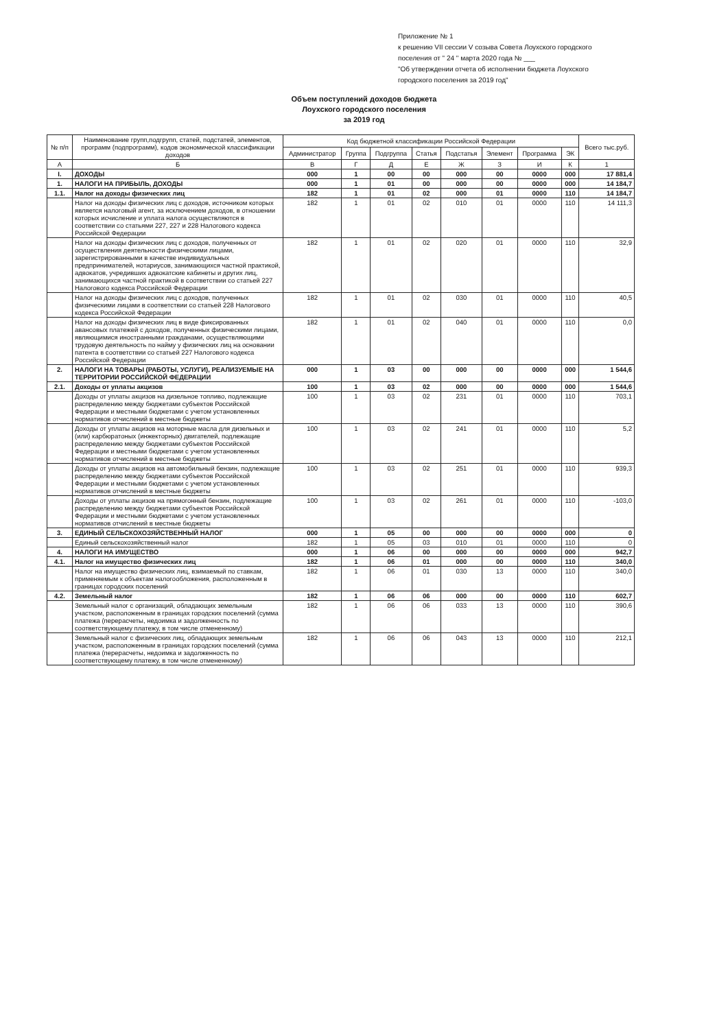Приложение № 1
к решению VII сессии V созыва Совета Лоухского городского
поселения от " 24 " марта 2020 года № ___
"Об утверждении отчета об исполнении бюджета Лоухского
городского поселения за 2019 год"
Объем поступлений доходов бюджета
Лоухского городского поселения
за 2019 год
| № п/п | Наименование групп,подгрупп, статей, подстатей, элементов, программ (подпрограмм), кодов экономической классификации доходов | Код бюджетной классификации Российской Федерации | | | | | | | | Всего тыс.руб. |
| --- | --- | --- | --- | --- | --- | --- | --- | --- | --- | --- |
| | | Администратор | Группа | Подгруппа | Статья | Подстатья | Элемент | Программа | ЭК | |
| А | Б | В | Г | Д | Е | Ж | З | И | К | 1 |
| I. | ДОХОДЫ | 000 | 1 | 00 | 00 | 000 | 00 | 0000 | 000 | 17 881,4 |
| 1. | НАЛОГИ НА ПРИБЫЛЬ, ДОХОДЫ | 000 | 1 | 01 | 00 | 000 | 00 | 0000 | 000 | 14 184,7 |
| 1.1. | Налог на доходы физических лиц | 182 | 1 | 01 | 02 | 000 | 01 | 0000 | 110 | 14 184,7 |
| | Налог на доходы физических лиц с доходов, источником которых является налоговый агент, за исключением доходов, в отношении которых исчисление и уплата налога осуществляются в соответствии со статьями 227, 227 и 228 Налогового кодекса Российской Федерации | 182 | 1 | 01 | 02 | 010 | 01 | 0000 | 110 | 14 111,3 |
| | Налог на доходы физических лиц с доходов, полученных от осуществления деятельности физическими лицами, зарегистрированными в качестве индивидуальных предпринимателей, нотариусов, занимающихся частной практикой, адвокатов, учредивших адвокатские кабинеты и других лиц, занимающихся частной практикой в соответствии со статьей 227 Налогового кодекса Российской Федерации | 182 | 1 | 01 | 02 | 020 | 01 | 0000 | 110 | 32,9 |
| | Налог на доходы физических лиц с доходов, полученных физическими лицами в соответствии со статьей 228 Налогового кодекса Российской Федерации | 182 | 1 | 01 | 02 | 030 | 01 | 0000 | 110 | 40,5 |
| | Налог на доходы физических лиц в виде фиксированных авансовых платежей с доходов, полученных физическими лицами, являющимися иностранными гражданами, осуществляющими трудовую деятельность по найму у физических лиц на основании патента в соответствии со статьей 227 Налогового кодекса Российской Федерации | 182 | 1 | 01 | 02 | 040 | 01 | 0000 | 110 | 0,0 |
| 2. | НАЛОГИ НА ТОВАРЫ (РАБОТЫ, УСЛУГИ), РЕАЛИЗУЕМЫЕ НА ТЕРРИТОРИИ РОССИЙСКОЙ ФЕДЕРАЦИИ | 000 | 1 | 03 | 00 | 000 | 00 | 0000 | 000 | 1 544,6 |
| 2.1. | Доходы от уплаты акцизов | 100 | 1 | 03 | 02 | 000 | 00 | 0000 | 000 | 1 544,6 |
| | Доходы от уплаты акцизов на дизельное топливо, подлежащие распределению между бюджетами субъектов Российской Федерации и местными бюджетами с учетом установленных нормативов отчислений в местные бюджеты | 100 | 1 | 03 | 02 | 231 | 01 | 0000 | 110 | 703,1 |
| | Доходы от уплаты акцизов на моторные масла для дизельных и (или) карбюратоных (инжекторных) двигателей, подлежащие распределению между бюджетами субъектов Российской Федерации и местными бюджетами с учетом установленных нормативов отчислений в местные бюджеты | 100 | 1 | 03 | 02 | 241 | 01 | 0000 | 110 | 5,2 |
| | Доходы от уплаты акцизов на автомобильный бензин, подлежащие распределению между бюджетами субъектов Российской Федерации и местными бюджетами с учетом установленных нормативов отчислений в местные бюджеты | 100 | 1 | 03 | 02 | 251 | 01 | 0000 | 110 | 939,3 |
| | Доходы от уплаты акцизов на прямогонный бензин, подлежащие распределению между бюджетами субъектов Российской Федерации и местными бюджетами с учетом установленных нормативов отчислений в местные бюджеты | 100 | 1 | 03 | 02 | 261 | 01 | 0000 | 110 | -103,0 |
| 3. | ЕДИНЫЙ СЕЛЬСКОХОЗЯЙСТВЕННЫЙ НАЛОГ | 000 | 1 | 05 | 00 | 000 | 00 | 0000 | 000 | 0 |
| | Единый сельскохозяйственный налог | 182 | 1 | 05 | 03 | 010 | 01 | 0000 | 110 | 0 |
| 4. | НАЛОГИ НА ИМУЩЕСТВО | 000 | 1 | 06 | 00 | 000 | 00 | 0000 | 000 | 942,7 |
| 4.1. | Налог на имущество физических лиц | 182 | 1 | 06 | 01 | 000 | 00 | 0000 | 110 | 340,0 |
| | Налог на имущество физических лиц, взимаемый по ставкам, применяемым к объектам налогообложения, расположенным в границах городских поселений | 182 | 1 | 06 | 01 | 030 | 13 | 0000 | 110 | 340,0 |
| 4.2. | Земельный налог | 182 | 1 | 06 | 06 | 000 | 00 | 0000 | 110 | 602,7 |
| | Земельный налог с организаций, обладающих земельным участком, расположенным в границах городских поселений (сумма платежа (перерасчеты, недоимка и задолженность по соответствующему платежу, в том числе отмененному) | 182 | 1 | 06 | 06 | 033 | 13 | 0000 | 110 | 390,6 |
| | Земельный налог с физических лиц, обладающих земельным участком, расположенным в границах городских поселений (сумма платежа (перерасчеты, недоимка и задолженность по соответствующему платежу, в том числе отмененному) | 182 | 1 | 06 | 06 | 043 | 13 | 0000 | 110 | 212,1 |